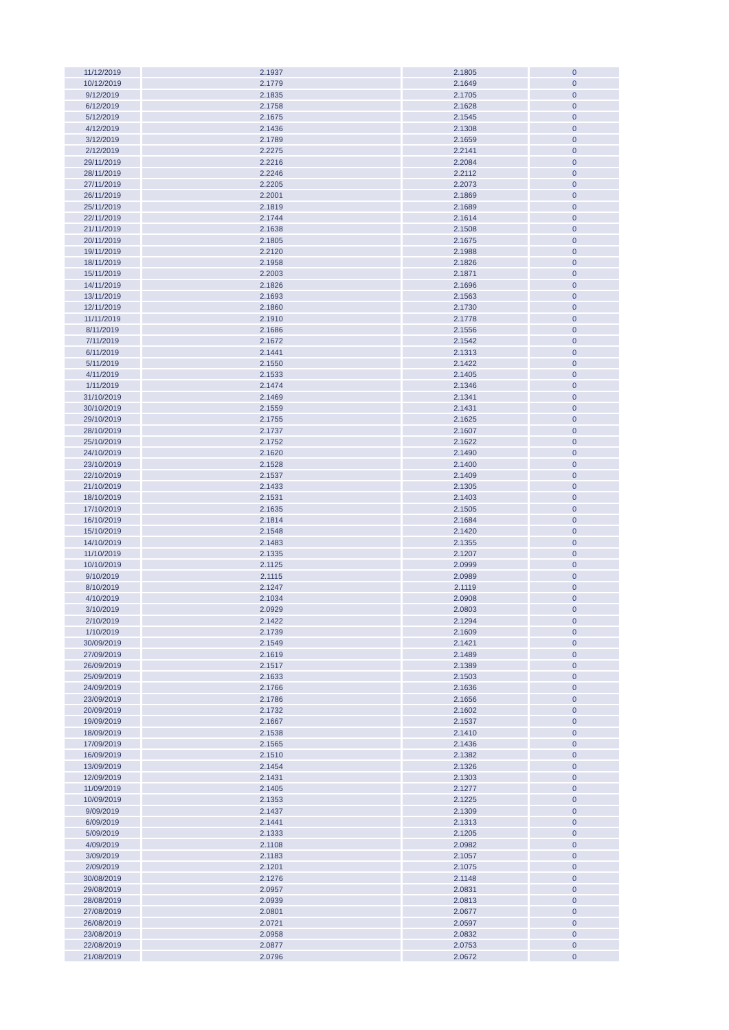| 11/12/2019 | 2.1937 | 2.1805 | 0 |
| 10/12/2019 | 2.1779 | 2.1649 | 0 |
| 9/12/2019 | 2.1835 | 2.1705 | 0 |
| 6/12/2019 | 2.1758 | 2.1628 | 0 |
| 5/12/2019 | 2.1675 | 2.1545 | 0 |
| 4/12/2019 | 2.1436 | 2.1308 | 0 |
| 3/12/2019 | 2.1789 | 2.1659 | 0 |
| 2/12/2019 | 2.2275 | 2.2141 | 0 |
| 29/11/2019 | 2.2216 | 2.2084 | 0 |
| 28/11/2019 | 2.2246 | 2.2112 | 0 |
| 27/11/2019 | 2.2205 | 2.2073 | 0 |
| 26/11/2019 | 2.2001 | 2.1869 | 0 |
| 25/11/2019 | 2.1819 | 2.1689 | 0 |
| 22/11/2019 | 2.1744 | 2.1614 | 0 |
| 21/11/2019 | 2.1638 | 2.1508 | 0 |
| 20/11/2019 | 2.1805 | 2.1675 | 0 |
| 19/11/2019 | 2.2120 | 2.1988 | 0 |
| 18/11/2019 | 2.1958 | 2.1826 | 0 |
| 15/11/2019 | 2.2003 | 2.1871 | 0 |
| 14/11/2019 | 2.1826 | 2.1696 | 0 |
| 13/11/2019 | 2.1693 | 2.1563 | 0 |
| 12/11/2019 | 2.1860 | 2.1730 | 0 |
| 11/11/2019 | 2.1910 | 2.1778 | 0 |
| 8/11/2019 | 2.1686 | 2.1556 | 0 |
| 7/11/2019 | 2.1672 | 2.1542 | 0 |
| 6/11/2019 | 2.1441 | 2.1313 | 0 |
| 5/11/2019 | 2.1550 | 2.1422 | 0 |
| 4/11/2019 | 2.1533 | 2.1405 | 0 |
| 1/11/2019 | 2.1474 | 2.1346 | 0 |
| 31/10/2019 | 2.1469 | 2.1341 | 0 |
| 30/10/2019 | 2.1559 | 2.1431 | 0 |
| 29/10/2019 | 2.1755 | 2.1625 | 0 |
| 28/10/2019 | 2.1737 | 2.1607 | 0 |
| 25/10/2019 | 2.1752 | 2.1622 | 0 |
| 24/10/2019 | 2.1620 | 2.1490 | 0 |
| 23/10/2019 | 2.1528 | 2.1400 | 0 |
| 22/10/2019 | 2.1537 | 2.1409 | 0 |
| 21/10/2019 | 2.1433 | 2.1305 | 0 |
| 18/10/2019 | 2.1531 | 2.1403 | 0 |
| 17/10/2019 | 2.1635 | 2.1505 | 0 |
| 16/10/2019 | 2.1814 | 2.1684 | 0 |
| 15/10/2019 | 2.1548 | 2.1420 | 0 |
| 14/10/2019 | 2.1483 | 2.1355 | 0 |
| 11/10/2019 | 2.1335 | 2.1207 | 0 |
| 10/10/2019 | 2.1125 | 2.0999 | 0 |
| 9/10/2019 | 2.1115 | 2.0989 | 0 |
| 8/10/2019 | 2.1247 | 2.1119 | 0 |
| 4/10/2019 | 2.1034 | 2.0908 | 0 |
| 3/10/2019 | 2.0929 | 2.0803 | 0 |
| 2/10/2019 | 2.1422 | 2.1294 | 0 |
| 1/10/2019 | 2.1739 | 2.1609 | 0 |
| 30/09/2019 | 2.1549 | 2.1421 | 0 |
| 27/09/2019 | 2.1619 | 2.1489 | 0 |
| 26/09/2019 | 2.1517 | 2.1389 | 0 |
| 25/09/2019 | 2.1633 | 2.1503 | 0 |
| 24/09/2019 | 2.1766 | 2.1636 | 0 |
| 23/09/2019 | 2.1786 | 2.1656 | 0 |
| 20/09/2019 | 2.1732 | 2.1602 | 0 |
| 19/09/2019 | 2.1667 | 2.1537 | 0 |
| 18/09/2019 | 2.1538 | 2.1410 | 0 |
| 17/09/2019 | 2.1565 | 2.1436 | 0 |
| 16/09/2019 | 2.1510 | 2.1382 | 0 |
| 13/09/2019 | 2.1454 | 2.1326 | 0 |
| 12/09/2019 | 2.1431 | 2.1303 | 0 |
| 11/09/2019 | 2.1405 | 2.1277 | 0 |
| 10/09/2019 | 2.1353 | 2.1225 | 0 |
| 9/09/2019 | 2.1437 | 2.1309 | 0 |
| 6/09/2019 | 2.1441 | 2.1313 | 0 |
| 5/09/2019 | 2.1333 | 2.1205 | 0 |
| 4/09/2019 | 2.1108 | 2.0982 | 0 |
| 3/09/2019 | 2.1183 | 2.1057 | 0 |
| 2/09/2019 | 2.1201 | 2.1075 | 0 |
| 30/08/2019 | 2.1276 | 2.1148 | 0 |
| 29/08/2019 | 2.0957 | 2.0831 | 0 |
| 28/08/2019 | 2.0939 | 2.0813 | 0 |
| 27/08/2019 | 2.0801 | 2.0677 | 0 |
| 26/08/2019 | 2.0721 | 2.0597 | 0 |
| 23/08/2019 | 2.0958 | 2.0832 | 0 |
| 22/08/2019 | 2.0877 | 2.0753 | 0 |
| 21/08/2019 | 2.0796 | 2.0672 | 0 |